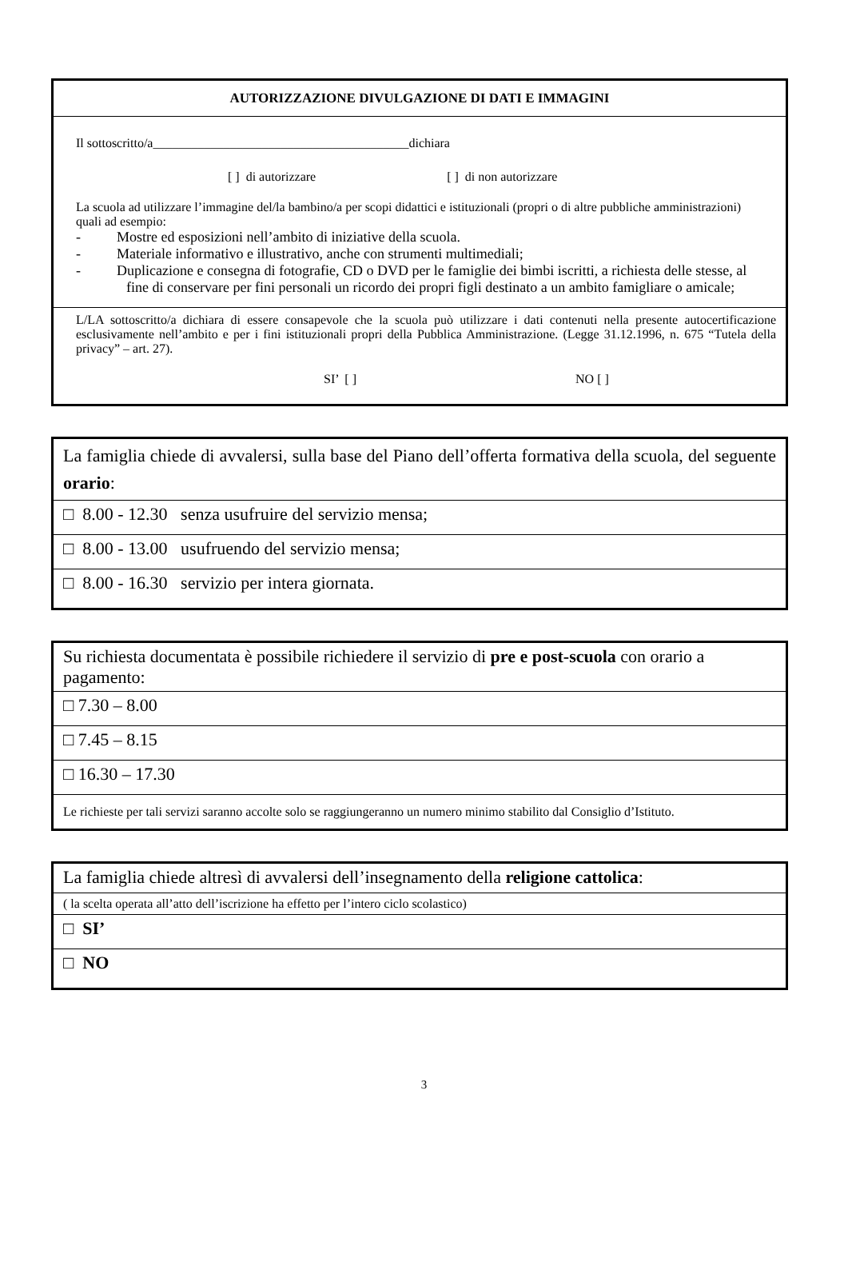| AUTORIZZAZIONE DIVULGAZIONE DI DATI E IMMAGINI |
| Il sottoscritto/a________________________________________dichiara [ ] di autorizzare [ ] di non autorizzare La scuola ad utilizzare l’immagine del/la bambino/a per scopi didattici e istituzionali (propri o di altre pubbliche amministrazioni) quali ad esempio: - Mostre ed esposizioni nell’ambito di iniziative della scuola. - Materiale informativo e illustrativo, anche con strumenti multimediali; - Duplicazione e consegna di fotografie, CD o DVD per le famiglie dei bimbi iscritti, a richiesta delle stesse, al fine di conservare per fini personali un ricordo dei propri figli destinato a un ambito famigliare o amicale; |
| L/LA sottoscritto/a dichiara di essere consapevole che la scuola può utilizzare i dati contenuti nella presente autocertificazione esclusivamente nell’ambito e per i fini istituzionali propri della Pubblica Amministrazione. (Legge 31.12.1996, n. 675 “Tutela della privacy” – art. 27). SI’ [ ] NO [ ] |
| La famiglia chiede di avvalersi, sulla base del Piano dell’offerta formativa della scuola, del seguente orario : |
| □ 8.00 - 12.30 senza usufruire del servizio mensa; |
| □ 8.00 - 13.00 usufruendo del servizio mensa; |
| □ 8.00 - 16.30 servizio per intera giornata. |
| Su richiesta documentata è possibile richiedere il servizio di pre e post-scuola con orario a pagamento: |
| □ 7.30 – 8.00 |
| □ 7.45 – 8.15 |
| □ 16.30 – 17.30 |
| Le richieste per tali servizi saranno accolte solo se raggiungeranno un numero minimo stabilito dal Consiglio d’Istituto. |
| La famiglia chiede altresì di avvalersi dell’insegnamento della religione cattolica : |
| ( la scelta operata all’atto dell’iscrizione ha effetto per l’intero ciclo scolastico) |
| □ SI’ |
| □ NO |
3